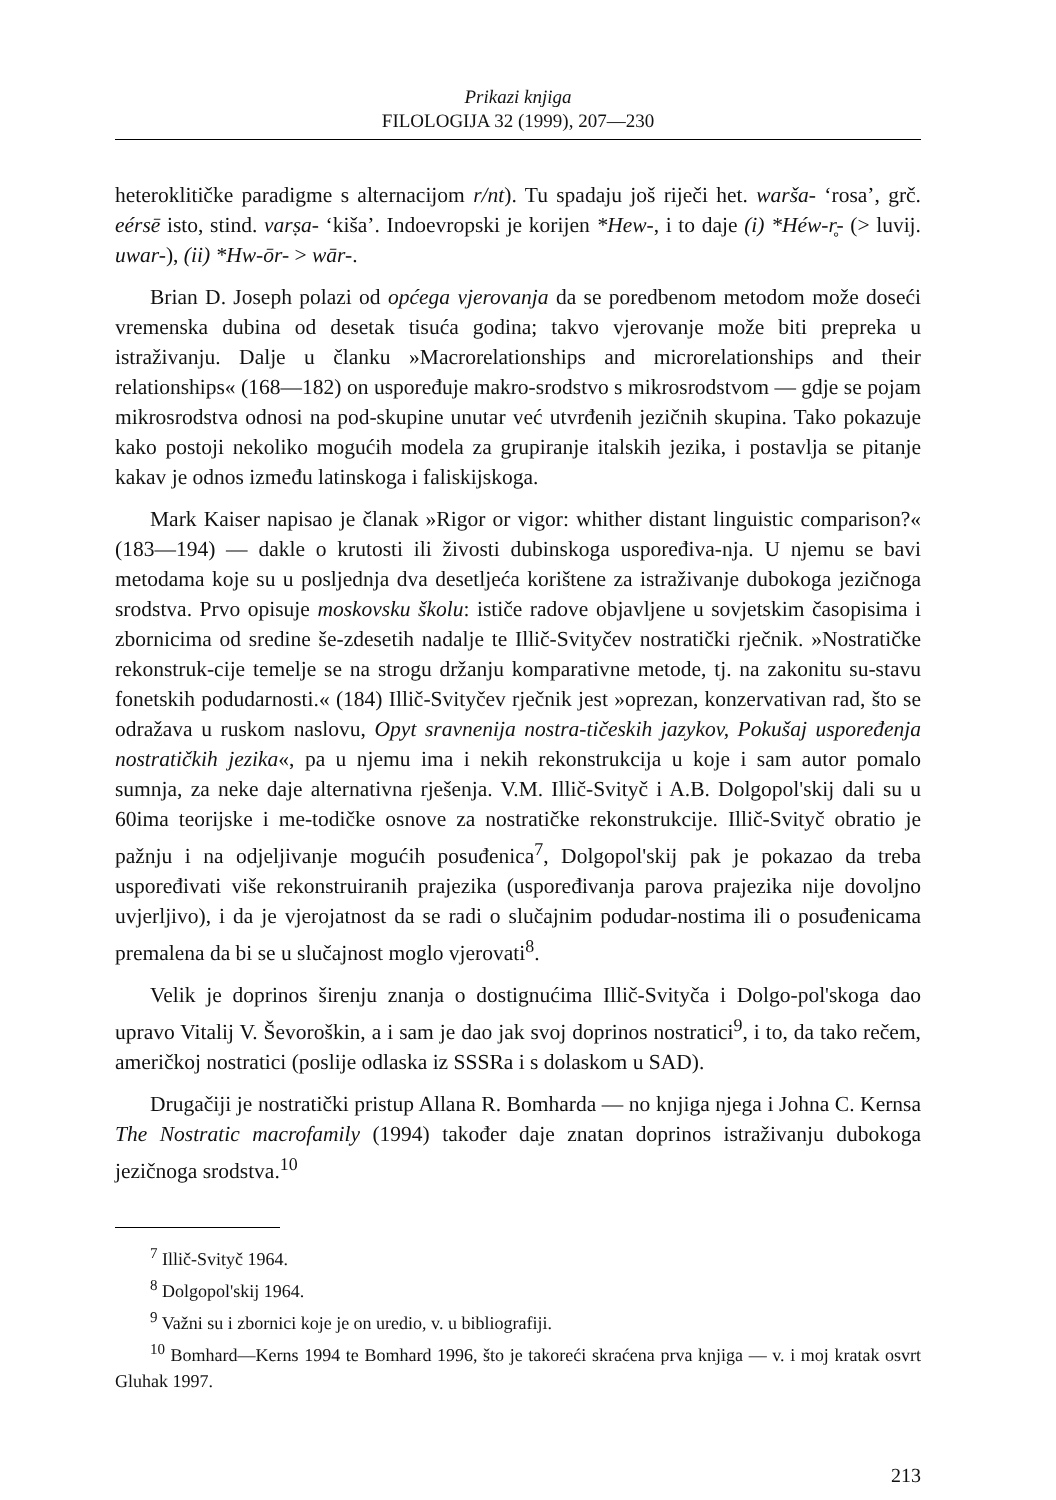Prikazi knjiga
FILOLOGIJA 32 (1999), 207—230
heteroklitičke paradigme s alternacijom r/nt). Tu spadaju još riječi het. warša- ‘rosa’, grč. eérsē isto, stind. varṣa- ‘kiša’. Indoevropski je korijen *Hew-, i to daje (i) *Héw-r̥- (> luvij. uwar-), (ii) *Hw-ōr- > wār-.
Brian D. Joseph polazi od općega vjerovanja da se poredbenom metodom može doseći vremenska dubina od desetak tisuća godina; takvo vjerovanje može biti prepreka u istraživanju. Dalje u članku »Macrorelationships and microrelationships and their relationships« (168—182) on uspoređuje makro-srodstvo s mikrosrodstvom — gdje se pojam mikrosrodstva odnosi na pod-skupine unutar već utvrđenih jezičnih skupina. Tako pokazuje kako postoji nekoliko mogućih modela za grupiranje italskih jezika, i postavlja se pitanje kakav je odnos između latinskoga i faliskijskoga.
Mark Kaiser napisao je članak »Rigor or vigor: whither distant linguistic comparison?« (183—194) — dakle o krutosti ili živosti dubinskoga uspoređiva-nja. U njemu se bavi metodama koje su u posljednja dva desetljeća korištene za istraživanje dubokoga jezičnoga srodstva. Prvo opisuje moskovsku školu: ističe radove objavljene u sovjetskim časopisima i zbornicima od sredine še-zdesetih nadalje te Illič-Svityčev nostratički rječnik. »Nostratičke rekonstruk-cije temelje se na strogu držanju komparativne metode, tj. na zakonitu su-stavu fonetskih podudarnosti.« (184) Illič-Svityčev rječnik jest »oprezan, konzervativan rad, što se odražava u ruskom naslovu, Opyt sravnenija nostra-tičeskih jazykov, Pokušaj uspoređenja nostratičkih jezika«, pa u njemu ima i nekih rekonstrukcija u koje i sam autor pomalo sumnja, za neke daje alternativna rješenja. V.M. Illič-Svityč i A.B. Dolgopol'skij dali su u 60ima teorijske i me-todičke osnove za nostratičke rekonstrukcije. Illič-Svityč obratio je pažnju i na odjeljivanje mogućih posuđenica<sup>7</sup>, Dolgopol'skij pak je pokazao da treba uspoređivati više rekonstruiranih prajezika (uspoređivanja parova prajezika nije dovoljno uvjerljivo), i da je vjerojatnost da se radi o slučajnim podudar-nostima ili o posuđenicama premalena da bi se u slučajnost moglo vjerovati<sup>8</sup>.
Velik je doprinos širenju znanja o dostignućima Illič-Svityča i Dolgo-pol'skoga dao upravo Vitalij V. Ševoroškin, a i sam je dao jak svoj doprinos nostratici<sup>9</sup>, i to, da tako rečem, američkoj nostratici (poslije odlaska iz SSSRa i s dolaskom u SAD).
Drugačiji je nostratički pristup Allana R. Bomharda — no knjiga njega i Johna C. Kernsa The Nostratic macrofamily (1994) također daje znatan doprinos istraživanju dubokoga jezičnoga srodstva.<sup>10</sup>
<sup>7</sup> Illič-Svityč 1964.
<sup>8</sup> Dolgopol'skij 1964.
<sup>9</sup> Važni su i zbornici koje je on uredio, v. u bibliografiji.
<sup>10</sup> Bomhard—Kerns 1994 te Bomhard 1996, što je takoreći skraćena prva knjiga — v. i moj kratak osvrt Gluhak 1997.
213